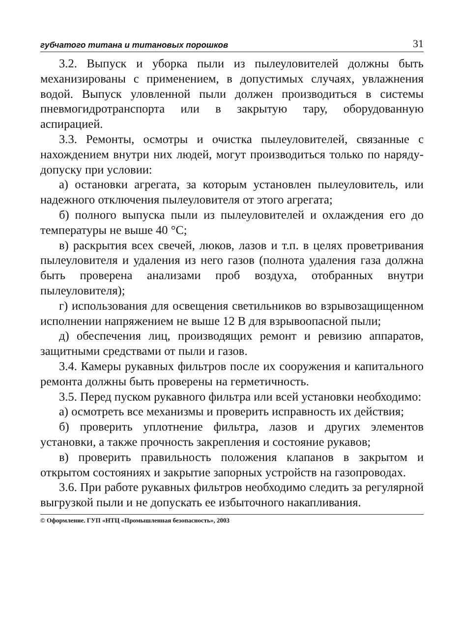губчатого титана и титановых порошков 31
3.2. Выпуск и уборка пыли из пылеуловителей должны быть механизированы с применением, в допустимых случаях, увлажнения водой. Выпуск уловленной пыли должен производиться в системы пневмогидротранспорта или в закрытую тару, оборудованную аспирацией.
3.3. Ремонты, осмотры и очистка пылеуловителей, связанные с нахождением внутри них людей, могут производиться только по наряду-допуску при условии:
а) остановки агрегата, за которым установлен пылеуловитель, или надежного отключения пылеуловителя от этого агрегата;
б) полного выпуска пыли из пылеуловителей и охлаждения его до температуры не выше 40 °С;
в) раскрытия всех свечей, люков, лазов и т.п. в целях проветривания пылеуловителя и удаления из него газов (полнота удаления газа должна быть проверена анализами проб воздуха, отобранных внутри пылеуловителя);
г) использования для освещения светильников во взрывозащищенном исполнении напряжением не выше 12 В для взрывоопасной пыли;
д) обеспечения лиц, производящих ремонт и ревизию аппаратов, защитными средствами от пыли и газов.
3.4. Камеры рукавных фильтров после их сооружения и капитального ремонта должны быть проверены на герметичность.
3.5. Перед пуском рукавного фильтра или всей установки необходимо:
а) осмотреть все механизмы и проверить исправность их действия;
б) проверить уплотнение фильтра, лазов и других элементов установки, а также прочность закрепления и состояние рукавов;
в) проверить правильность положения клапанов в закрытом и открытом состояниях и закрытие запорных устройств на газопроводах.
3.6. При работе рукавных фильтров необходимо следить за регулярной выгрузкой пыли и не допускать ее избыточного накапливания.
© Оформление. ГУП «НТЦ «Промышленная безопасность», 2003